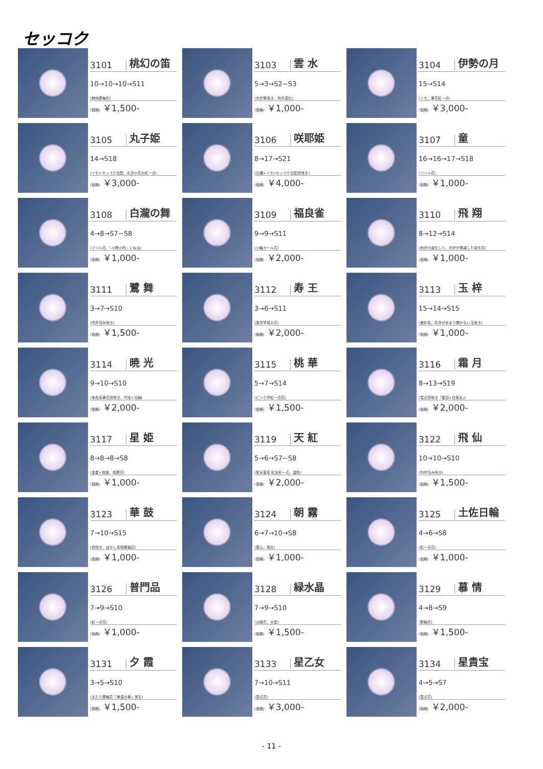セッコク
3101 桃幻の笛
10→10→10→S11
(無地覆輪失)
(価格) ￥1,500-
3103 雲 水
5→3→S2−S3
(内弁筒咲き、舟弁退化)
(価格) ￥1,000-
3104 伊勢の月
15→S14
(イセ、黄花紅一点)
(価格) ￥3,000-
3105 丸子姫
14→S18
(イセ×セッコク交配、丸弁小花の紅一点)
(価格) ￥3,000-
3106 咲耶姫
8→17→S21
(広種×イセ×セッコク交配覚咲き)
(価格) ￥4,000-
3107 童
16→16→17→S18
(フリル花)
(価格) ￥1,000-
3108 白瀧の舞
4→8→S7−S8
(フリル花、「小野小町」に似る)
(価格) ￥1,000-
3109 福良雀
9→9→S11
(小輪カール花)
(価格) ￥2,000-
3110 飛 翔
8→12→S14
(舟弁が退化して、内弁が発達した変化花)
(価格) ￥1,000-
3111 鷺 舞
3→7→S10
(内弁包み咲き)
(価格) ￥1,500-
3112 寿 王
3→6→S11
(厚弁早見の花)
(価格) ￥2,000-
3113 玉 梓
15→14→S15
(美紗系、花弁があまり開かない玉咲き)
(価格) ￥1,000-
3114 暁 光
9→10→S10
(朱色系黄花覚咲き、円宝×光輪)
(価格) ￥2,000-
3115 桃 華
5→7→S14
(ピンク弁紅一点花)
(価格) ￥1,500-
3116 霜 月
8→13→S19
(霞点覚咲き「星田×白楽天」)
(価格) ￥2,000-
3117 星 姫
8→8→8→S8
(金星×桃姫、桃覆花)
(価格) ￥1,000-
3119 天 紅
5→6→S7−S8
(紫天皇系 紅舌紅一点、濃色)
(価格) ￥2,000-
3122 飛 仙
10→10→S10
(内弁包み咲き)
(価格) ￥1,500-
3123 華 鼓
7→10→S15
(覚咲き、ぼかし系桃覆輪花)
(価格) ￥1,000-
3124 朝 霧
6→7→10→S8
(素心、実生)
(価格) ￥1,000-
3125 土佐日輪
4→6→S8
(紅一点花)
(価格) ￥1,000-
3126 普門品
7→9→S10
(紅一点花)
(価格) ￥1,000-
3128 緑水晶
7→9→S10
(淡緑花、大型)
(価格) ￥1,500-
3129 慕 情
4→8→S9
(覆輪花)
(価格) ￥1,500-
3131 夕 霞
3→5→S10
(まだら覆輪花「美濃の華」実生)
(価格) ￥1,500-
3133 星乙女
7→10→S11
(霞点花)
(価格) ￥3,000-
3134 星貴宝
4→5→S7
(霞点花)
(価格) ￥2,000-
- 11 -